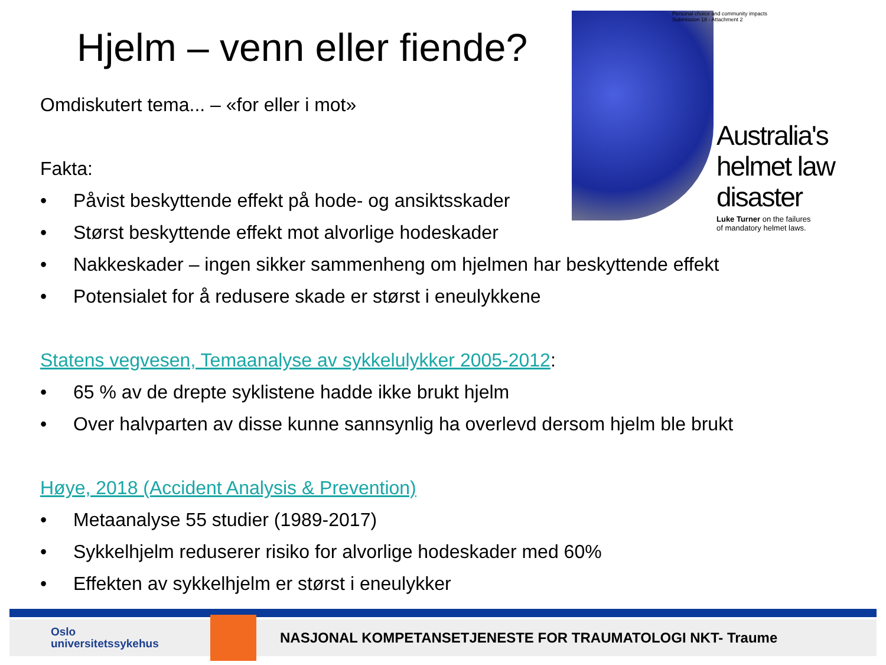Hjelm – venn eller fiende?
Omdiskutert tema... – «for eller i mot»
Fakta:
• Påvist beskyttende effekt på hode- og ansiktsskader
• Størst beskyttende effekt mot alvorlige hodeskader
• Nakkeskader – ingen sikker sammenheng om hjelmen har beskyttende effekt
• Potensialet for å redusere skade er størst i eneulykkene
Statens vegvesen, Temaanalyse av sykkelulykker 2005-2012:
• 65 % av de drepte syklistene hadde ikke brukt hjelm
• Over halvparten av disse kunne sannsynlig ha overlevd dersom hjelm ble brukt
Høye, 2018 (Accident Analysis & Prevention)
• Metaanalyse 55 studier (1989-2017)
• Sykkelhjelm reduserer risiko for alvorlige hodeskader med 60%
• Effekten av sykkelhjelm er størst i eneulykker
Personal choice and community impacts
Submission 18 - Attachment 2
Australia's
helmet law
disaster
Luke Turner on the failures
of mandatory helmet laws.
Oslo
universitetssykehus
NASJONAL KOMPETANSETJENESTE FOR TRAUMATOLOGI NKT- Traume